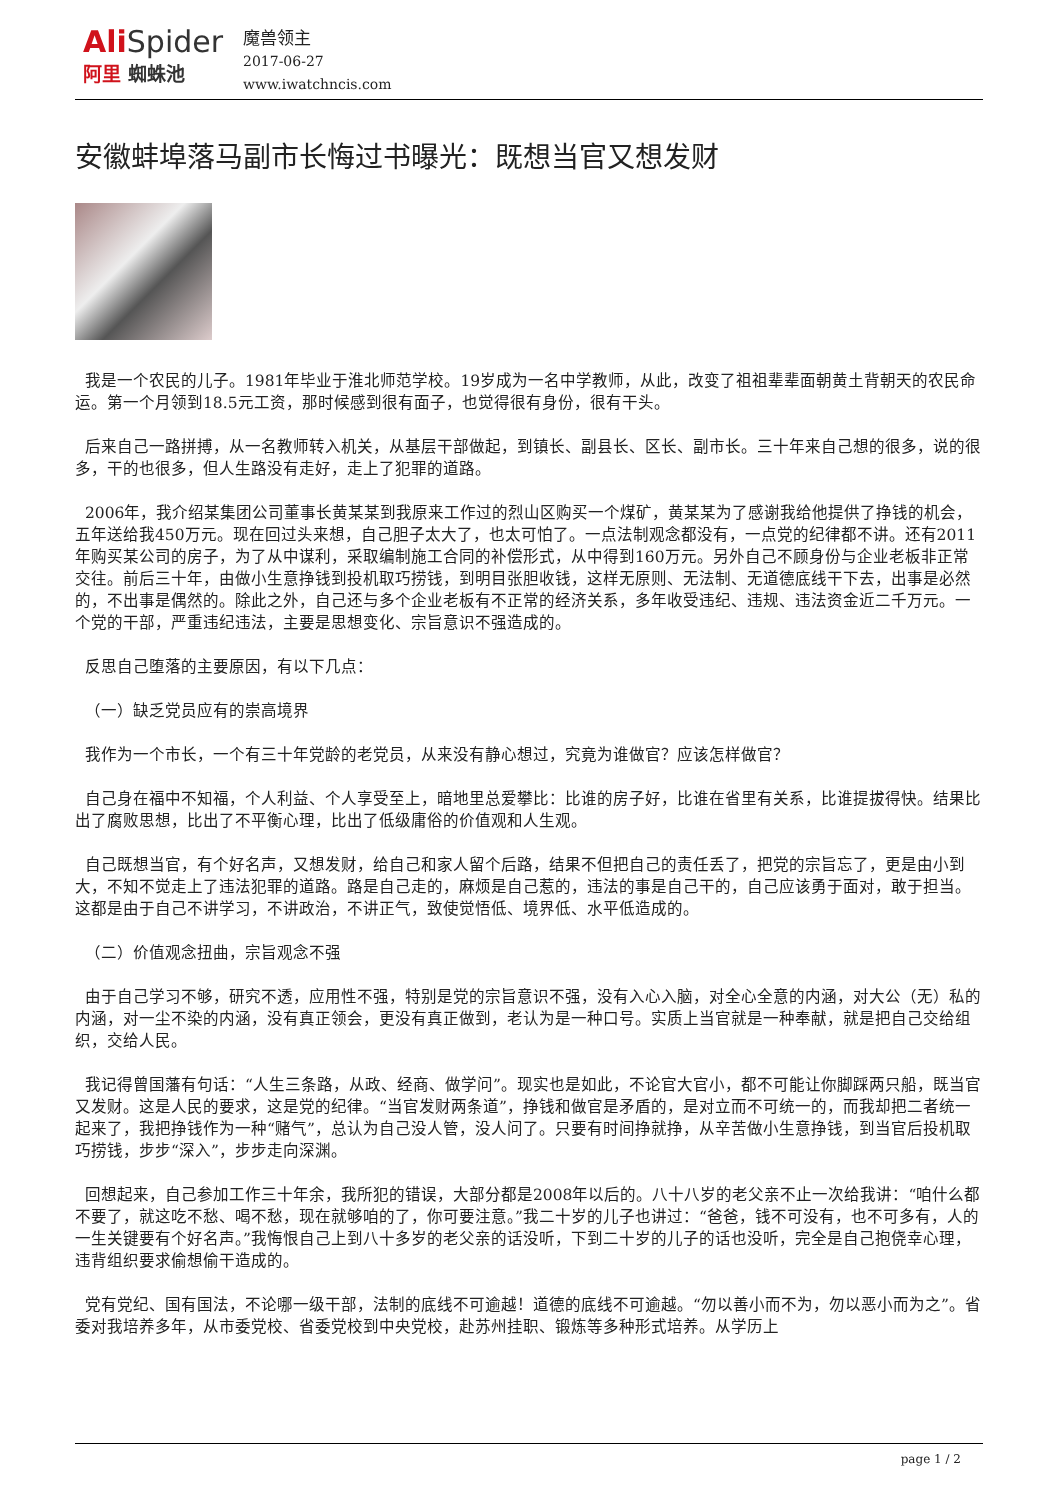Ali Spider
阿里 蜘蛛池
魔兽领主
2017-06-27
www.iwatchncis.com
安徽蚌埠落马副市长悔过书曝光：既想当官又想发财
我是一个农民的儿子。1981年毕业于淮北师范学校。19岁成为一名中学教师，从此，改变了祖祖辈辈面朝黄土背朝天的农民命运。第一个月领到18.5元工资，那时候感到很有面子，也觉得很有身份，很有干头。
后来自己一路拼搏，从一名教师转入机关，从基层干部做起，到镇长、副县长、区长、副市长。三十年来自己想的很多，说的很多，干的也很多，但人生路没有走好，走上了犯罪的道路。
2006年，我介绍某集团公司董事长黄某某到我原来工作过的烈山区购买一个煤矿，黄某某为了感谢我给他提供了挣钱的机会，五年送给我450万元。现在回过头来想，自己胆子太大了，也太可怕了。一点法制观念都没有，一点党的纪律都不讲。还有2011年购买某公司的房子，为了从中谋利，采取编制施工合同的补偿形式，从中得到160万元。另外自己不顾身份与企业老板非正常交往。前后三十年，由做小生意挣钱到投机取巧捞钱，到明目张胆收钱，这样无原则、无法制、无道德底线干下去，出事是必然的，不出事是偶然的。除此之外，自己还与多个企业老板有不正常的经济关系，多年收受违纪、违规、违法资金近二千万元。一个党的干部，严重违纪违法，主要是思想变化、宗旨意识不强造成的。
反思自己堕落的主要原因，有以下几点：
（一）缺乏党员应有的崇高境界
我作为一个市长，一个有三十年党龄的老党员，从来没有静心想过，究竟为谁做官？应该怎样做官？
自己身在福中不知福，个人利益、个人享受至上，暗地里总爱攀比：比谁的房子好，比谁在省里有关系，比谁提拔得快。结果比出了腐败思想，比出了不平衡心理，比出了低级庸俗的价值观和人生观。
自己既想当官，有个好名声，又想发财，给自己和家人留个后路，结果不但把自己的责任丢了，把党的宗旨忘了，更是由小到大，不知不觉走上了违法犯罪的道路。路是自己走的，麻烦是自己惹的，违法的事是自己干的，自己应该勇于面对，敢于担当。这都是由于自己不讲学习，不讲政治，不讲正气，致使觉悟低、境界低、水平低造成的。
（二）价值观念扭曲，宗旨观念不强
由于自己学习不够，研究不透，应用性不强，特别是党的宗旨意识不强，没有入心入脑，对全心全意的内涵，对大公（无）私的内涵，对一尘不染的内涵，没有真正领会，更没有真正做到，老认为是一种口号。实质上当官就是一种奉献，就是把自己交给组织，交给人民。
我记得曾国藩有句话：“人生三条路，从政、经商、做学问”。现实也是如此，不论官大官小，都不可能让你脚踩两只船，既当官又发财。这是人民的要求，这是党的纪律。“当官发财两条道”，挣钱和做官是矛盾的，是对立而不可统一的，而我却把二者统一起来了，我把挣钱作为一种“赌气”，总认为自己没人管，没人问了。只要有时间挣就挣，从辛苦做小生意挣钱，到当官后投机取巧捞钱，步步“深入”，步步走向深渊。
回想起来，自己参加工作三十年余，我所犯的错误，大部分都是2008年以后的。八十八岁的老父亲不止一次给我讲：“咱什么都不要了，就这吃不愁、喝不愁，现在就够咱的了，你可要注意。”我二十岁的儿子也讲过：“爸爸，钱不可没有，也不可多有，人的一生关键要有个好名声。”我悔恨自己上到八十多岁的老父亲的话没听，下到二十岁的儿子的话也没听，完全是自己抱侥幸心理，违背组织要求偷想偷干造成的。
党有党纪、国有国法，不论哪一级干部，法制的底线不可逾越！道德的底线不可逾越。“勿以善小而不为，勿以恶小而为之”。省委对我培养多年，从市委党校、省委党校到中央党校，赴苏州挂职、锻炼等多种形式培养。从学历上
page 1 / 2